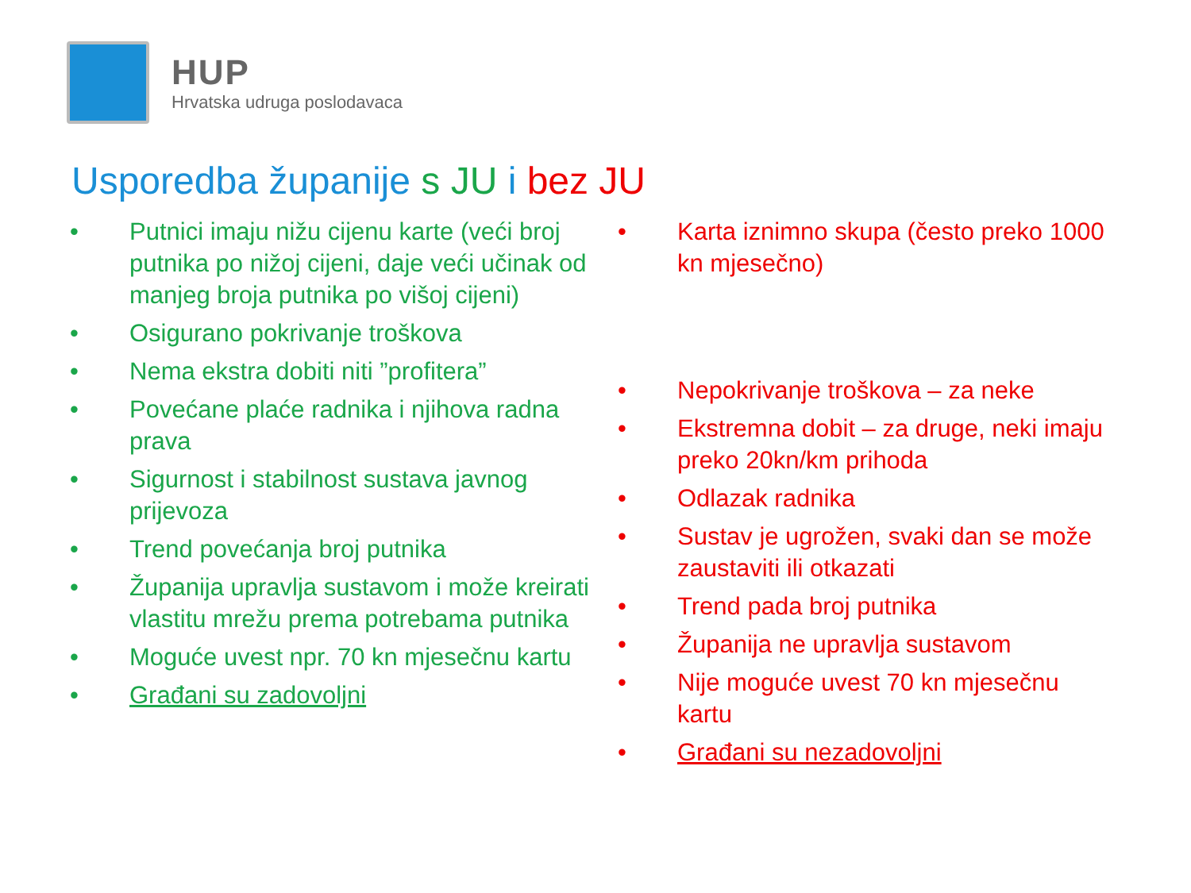HUP
Hrvatska udruga poslodavaca
Usporedba županije s JU i bez JU
• Putnici imaju nižu cijenu karte (veći broj putnika po nižoj cijeni, daje veći učinak od manjeg broja putnika po višoj cijeni)
• Osigurano pokrivanje troškova
• Nema ekstra dobiti niti ”profitera”
• Povećane plaće radnika i njihova radna prava
• Sigurnost i stabilnost sustava javnog prijevoza
• Trend povećanja broj putnika
• Županija upravlja sustavom i može kreirati vlastitu mrežu prema potrebama putnika
• Moguće uvest npr. 70 kn mjesečnu kartu
• Građani su zadovoljni
• Karta iznimno skupa (često preko 1000 kn mjesečno)
• Nepokrivanje troškova – za neke
• Ekstremna dobit – za druge, neki imaju preko 20kn/km prihoda
• Odlazak radnika
• Sustav je ugrožen, svaki dan se može zaustaviti ili otkazati
• Trend pada broj putnika
• Županija ne upravlja sustavom
• Nije moguće uvest 70 kn mjesečnu kartu
• Građani su nezadovoljni